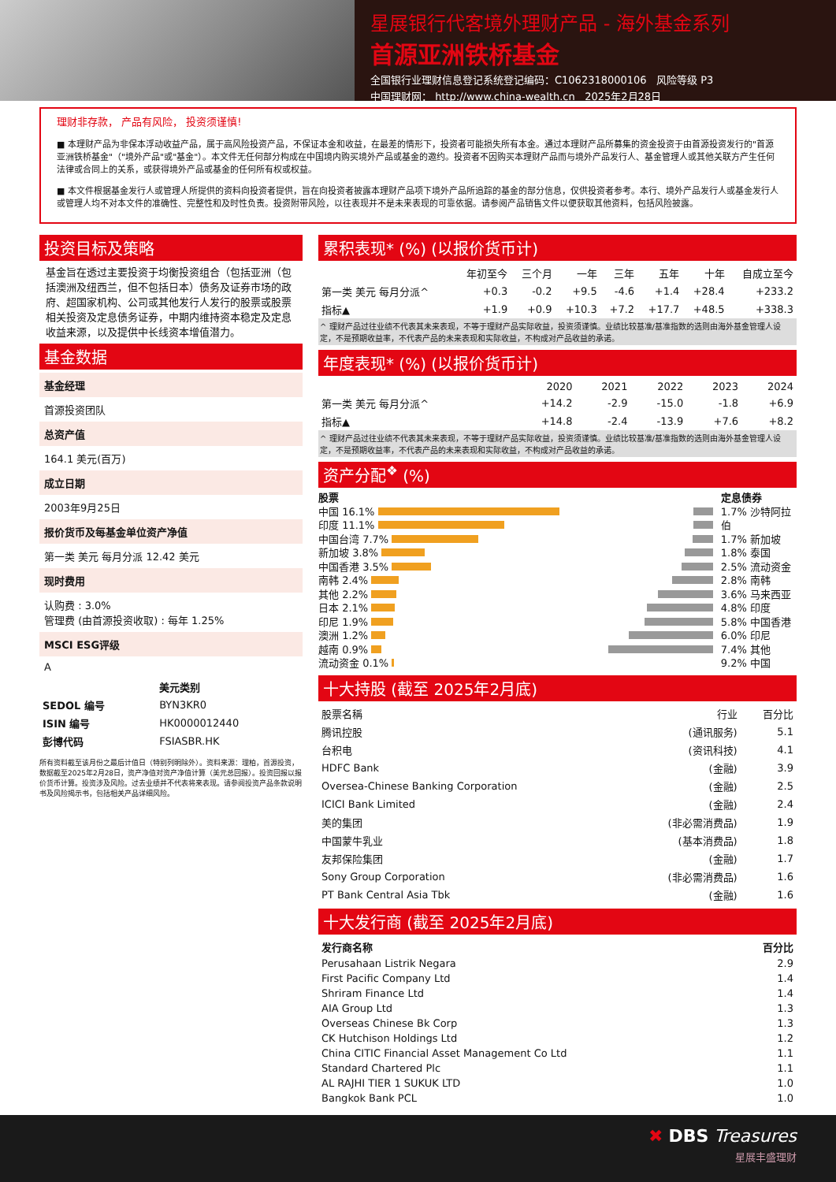星展银行代客境外理财产品 - 海外基金系列
首源亚洲铁桥基金
全国银行业理财信息登记系统登记编码：C1062318000106 风险等级 P3
中国理财网： http://www.china-wealth.cn 2025年2月28日
理财非存款， 产品有风险， 投资须谨慎!
■ 本理财产品为非保本浮动收益产品，属于高风险投资产品，不保证本金和收益，在最差的情形下，投资者可能损失所有本金。通过本理财产品所募集的资金投资于由首源投资发行的"首源亚洲铁桥基金"（"境外产品"或"基金"）。本文件无任何部分构成在中国境内购买境外产品或基金的邀约。投资者不因购买本理财产品而与境外产品发行人、基金管理人或其他关联方产生任何法律或合同上的关系，或获得境外产品或基金的任何所有权或权益。
■ 本文件根据基金发行人或管理人所提供的资料向投资者提供，旨在向投资者披露本理财产品项下境外产品所追踪的基金的部分信息，仅供投资者参考。本行、境外产品发行人或基金发行人或管理人均不对本文件的准确性、完整性和及时性负责。投资附带风险，以往表现并不是未来表现的可靠依据。请参阅产品销售文件以便获取其他资料，包括风险披露。
投资目标及策略
基金旨在透过主要投资于均衡投资组合（包括亚洲（包括澳洲及纽西兰，但不包括日本）债务及证券市场的政府、超国家机构、公司或其他发行人发行的股票或股票相关投资及定息债务证券，中期内维持资本稳定及定息收益来源，以及提供中长线资本增值潜力。
基金数据
基金经理
首源投资团队
总资产值
164.1 美元(百万)
成立日期
2003年9月25日
报价货币及每基金单位资产净值
第一类 美元 每月分派 12.42 美元
现时费用
认购费 : 3.0%
管理费 (由首源投资收取) : 每年 1.25%
MSCI ESG评级
A
| | 美元类别 |
| --- | --- |
| SEDOL 编号 | BYN3KR0 |
| ISIN 编号 | HK0000012440 |
| 彭博代码 | FSIASBR.HK |
所有资料截至该月份之最后计值日（特别列明除外）。资料来源：理柏，首源投资，数据截至2025年2月28日，资产净值对资产净值计算（美元总回报）。投资回报以报价货币计算。投资涉及风险。过去业绩并不代表将来表现。请参阅投资产品条款说明书及风险揭示书，包括相关产品详细风险。
累积表现* (%) (以报价货币计)
| | 年初至今 | 三个月 | 一年 | 三年 | 五年 | 十年 | 自成立至今 |
| --- | --- | --- | --- | --- | --- | --- | --- |
| 第一类 美元 每月分派^ | +0.3 | -0.2 | +9.5 | -4.6 | +1.4 | +28.4 | +233.2 |
| 指标▲ | +1.9 | +0.9 | +10.3 | +7.2 | +17.7 | +48.5 | +338.3 |
^ 理财产品过往业绩不代表其未来表现，不等于理财产品实际收益，投资须谨慎。业绩比较基准/基准指数的选则由海外基金管理人设定，不是预期收益率，不代表产品的未来表现和实际收益，不构成对产品收益的承诺。
年度表现* (%) (以报价货币计)
| | 2020 | 2021 | 2022 | 2023 | 2024 |
| --- | --- | --- | --- | --- | --- |
| 第一类 美元 每月分派^ | +14.2 | -2.9 | -15.0 | -1.8 | +6.9 |
| 指标▲ | +14.8 | -2.4 | -13.9 | +7.6 | +8.2 |
^ 理财产品过往业绩不代表其未来表现，不等于理财产品实际收益，投资须谨慎。业绩比较基准/基准指数的选则由海外基金管理人设定，不是预期收益率，不代表产品的未来表现和实际收益，不构成对产品收益的承诺。
资产分配<sup>❖</sup> (%)
股票
中国 16.1%
印度 11.1%
中国台湾 7.7%
新加坡 3.8%
中国香港 3.5%
南韩 2.4%
其他 2.2%
日本 2.1%
印尼 1.9%
澳洲 1.2%
越南 0.9%
流动资金 0.1%
定息债券
1.7% 沙特阿拉伯
1.7% 新加坡
1.8% 泰国
2.5% 流动资金
2.8% 南韩
3.6% 马来西亚
4.8% 印度
5.8% 中国香港
6.0% 印尼
7.4% 其他
9.2% 中国
十大持股 (截至 2025年2月底)
| 股票名稱 | 行业 | 百分比 |
| --- | --- | --- |
| 腾讯控股 | (通讯服务) | 5.1 |
| 台积电 | (资讯科技) | 4.1 |
| HDFC Bank | (金融) | 3.9 |
| Oversea-Chinese Banking Corporation | (金融) | 2.5 |
| ICICI Bank Limited | (金融) | 2.4 |
| 美的集团 | (非必需消费品) | 1.9 |
| 中国蒙牛乳业 | (基本消费品) | 1.8 |
| 友邦保险集团 | (金融) | 1.7 |
| Sony Group Corporation | (非必需消费品) | 1.6 |
| PT Bank Central Asia Tbk | (金融) | 1.6 |
十大发行商 (截至 2025年2月底)
| 发行商名称 | 百分比 |
| --- | --- |
| Perusahaan Listrik Negara | 2.9 |
| First Pacific Company Ltd | 1.4 |
| Shriram Finance Ltd | 1.4 |
| AIA Group Ltd | 1.3 |
| Overseas Chinese Bk Corp | 1.3 |
| CK Hutchison Holdings Ltd | 1.2 |
| China CITIC Financial Asset Management Co Ltd | 1.1 |
| Standard Chartered Plc | 1.1 |
| AL RAJHI TIER 1 SUKUK LTD | 1.0 |
| Bangkok Bank PCL | 1.0 |
✖ DBS Treasures
星展丰盛理财